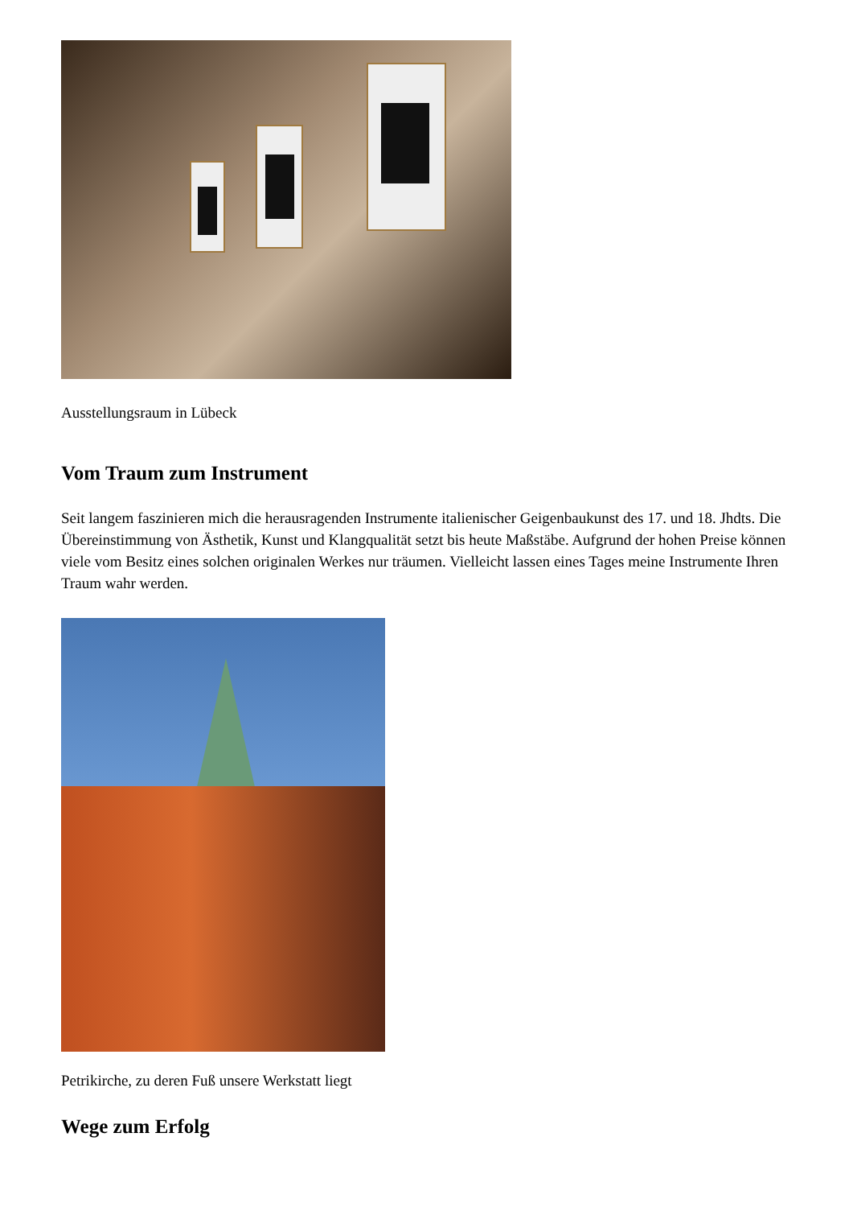Ausstellungsraum in Lübeck
Vom Traum zum Instrument
Seit langem faszinieren mich die herausragenden Instrumente italienischer Geigenbaukunst des 17. und 18. Jhdts. Die Übereinstimmung von Ästhetik, Kunst und Klangqualität setzt bis heute Maßstäbe. Aufgrund der hohen Preise können viele vom Besitz eines solchen originalen Werkes nur träumen. Vielleicht lassen eines Tages meine Instrumente Ihren Traum wahr werden.
Petrikirche, zu deren Fuß unsere Werkstatt liegt
Wege zum Erfolg